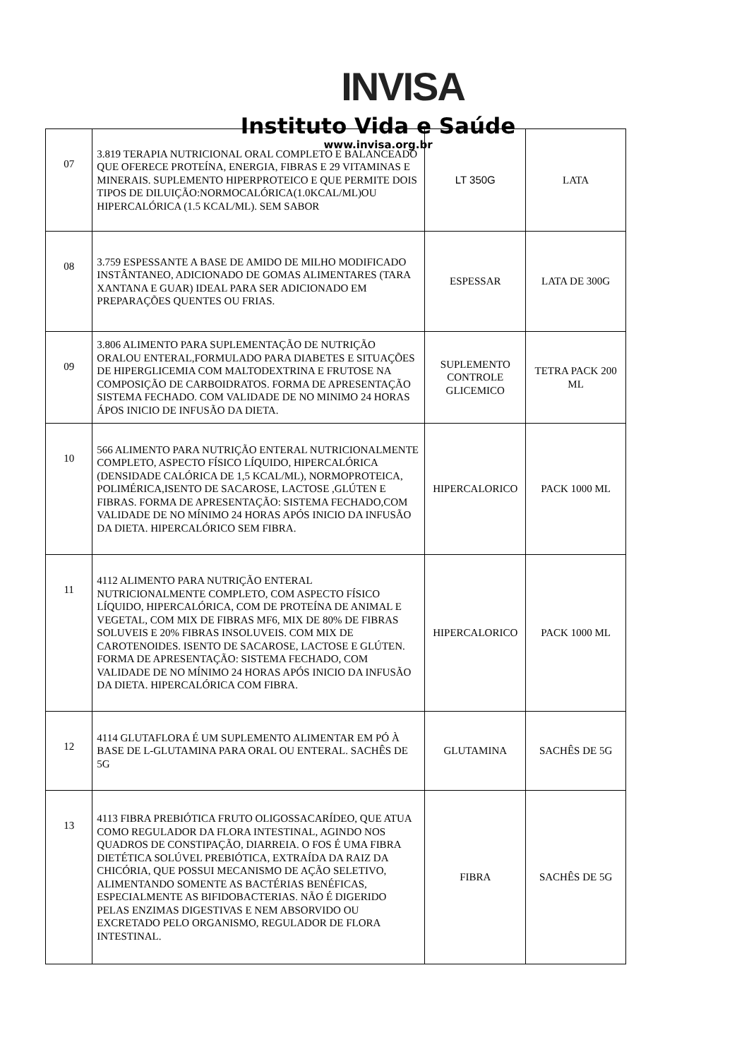INVISA
Instituto Vida e Saúde
www.invisa.org.br
| 07 | 3.819 TERAPIA NUTRICIONAL ORAL COMPLETO E BALANCEADO QUE OFERECE PROTEÍNA, ENERGIA, FIBRAS E 29 VITAMINAS E MINERAIS. SUPLEMENTO HIPERPROTEICO E QUE PERMITE DOIS TIPOS DE DILUIÇÃO:NORMOCALÓRICA(1.0KCAL/ML)OU HIPERCALÓRICA (1.5 KCAL/ML). SEM SABOR | LT 350G | LATA |
| 08 | 3.759 ESPESSANTE A BASE DE AMIDO DE MILHO MODIFICADO INSTÂNTANEO, ADICIONADO DE GOMAS ALIMENTARES (TARA XANTANA E GUAR) IDEAL PARA SER ADICIONADO EM PREPARAÇÕES QUENTES OU FRIAS. | ESPESSAR | LATA DE 300G |
| 09 | 3.806 ALIMENTO PARA SUPLEMENTAÇÃO DE NUTRIÇÃO ORALOU ENTERAL,FORMULADO PARA DIABETES E SITUAÇÕES DE HIPERGLICEMIA COM MALTODEXTRINA E FRUTOSE NA COMPOSIÇÃO DE CARBOIDRATOS. FORMA DE APRESENTAÇÃO SISTEMA FECHADO. COM VALIDADE DE NO MINIMO 24 HORAS ÁPOS INICIO DE INFUSÃO DA DIETA. | SUPLEMENTO CONTROLE GLICEMICO | TETRA PACK 200 ML |
| 10 | 566 ALIMENTO PARA NUTRIÇÃO ENTERAL NUTRICIONALMENTE COMPLETO, ASPECTO FÍSICO LÍQUIDO, HIPERCALÓRICA (DENSIDADE CALÓRICA DE 1,5 KCAL/ML), NORMOPROTEICA, POLIMÉRICA,ISENTO DE SACAROSE, LACTOSE ,GLÚTEN E FIBRAS. FORMA DE APRESENTAÇÃO: SISTEMA FECHADO,COM VALIDADE DE NO MÍNIMO 24 HORAS APÓS INICIO DA INFUSÃO DA DIETA. HIPERCALÓRICO SEM FIBRA. | HIPERCALORICO | PACK 1000 ML |
| 11 | 4112 ALIMENTO PARA NUTRIÇÃO ENTERAL NUTRICIONALMENTE COMPLETO, COM ASPECTO FÍSICO LÍQUIDO, HIPERCALÓRICA, COM DE PROTEÍNA DE ANIMAL E VEGETAL, COM MIX DE FIBRAS MF6, MIX DE 80% DE FIBRAS SOLUVEIS E 20% FIBRAS INSOLUVEIS. COM MIX DE CAROTENOIDES. ISENTO DE SACAROSE, LACTOSE E GLÚTEN. FORMA DE APRESENTAÇÃO: SISTEMA FECHADO, COM VALIDADE DE NO MÍNIMO 24 HORAS APÓS INICIO DA INFUSÃO DA DIETA. HIPERCALÓRICA COM FIBRA. | HIPERCALORICO | PACK 1000 ML |
| 12 | 4114 GLUTAFLORA É UM SUPLEMENTO ALIMENTAR EM PÓ À BASE DE L-GLUTAMINA PARA ORAL OU ENTERAL. SACHÊS DE 5G | GLUTAMINA | SACHÊS DE 5G |
| 13 | 4113 FIBRA PREBIÓTICA FRUTO OLIGOSSACARÍDEO, QUE ATUA COMO REGULADOR DA FLORA INTESTINAL, AGINDO NOS QUADROS DE CONSTIPAÇÃO, DIARREIA. O FOS É UMA FIBRA DIETÉTICA SOLÚVEL PREBIÓTICA, EXTRAÍDA DA RAIZ DA CHICÓRIA, QUE POSSUI MECANISMO DE AÇÃO SELETIVO, ALIMENTANDO SOMENTE AS BACTÉRIAS BENÉFICAS, ESPECIALMENTE AS BIFIDOBACTERIAS. NÃO É DIGERIDO PELAS ENZIMAS DIGESTIVAS E NEM ABSORVIDO OU EXCRETADO PELO ORGANISMO, REGULADOR DE FLORA INTESTINAL. | FIBRA | SACHÊS DE 5G |